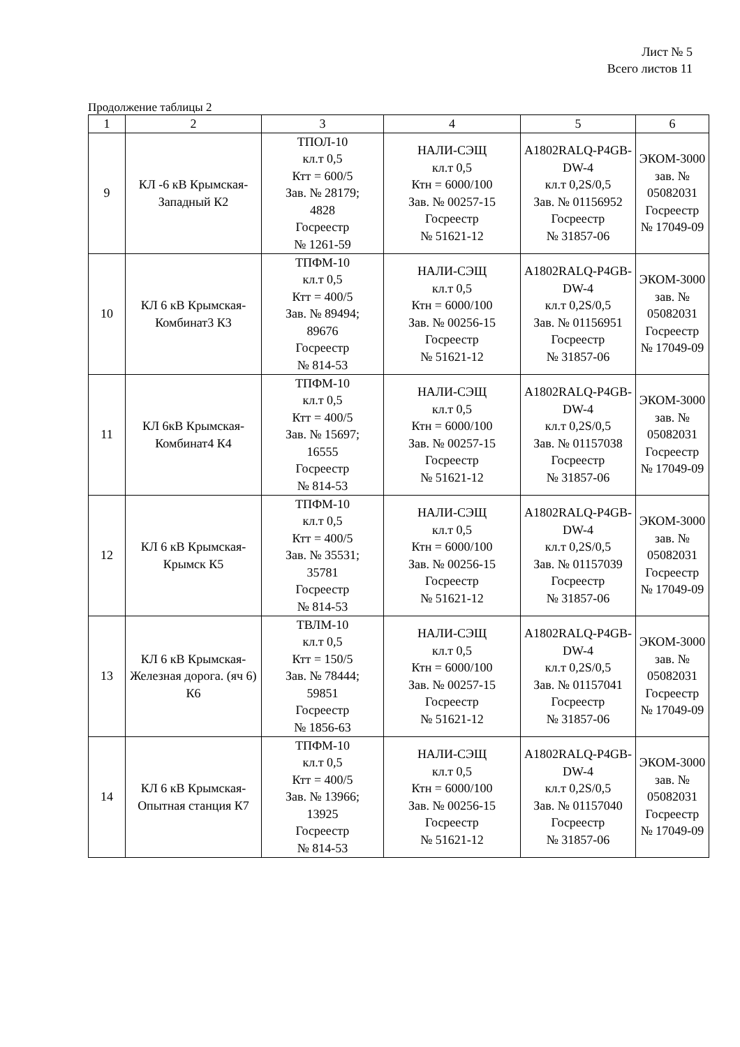Лист № 5
Всего листов 11
Продолжение таблицы 2
| 1 | 2 | 3 | 4 | 5 | 6 |
| --- | --- | --- | --- | --- | --- |
| 9 | КЛ -6 кВ Крымская-Западный К2 | ТПОЛ-10 кл.т 0,5 Ктт = 600/5 Зав. № 28179; 4828 Госреестр № 1261-59 | НАЛИ-СЭЩ кл.т 0,5 Ктн = 6000/100 Зав. № 00257-15 Госреестр № 51621-12 | A1802RALQ-P4GB-DW-4 кл.т 0,2S/0,5 Зав. № 01156952 Госреестр № 31857-06 | ЭКОМ-3000 зав. № 05082031 Госреестр № 17049-09 |
| 10 | КЛ 6 кВ Крымская-Комбинат3 К3 | ТПФМ-10 кл.т 0,5 Ктт = 400/5 Зав. № 89494; 89676 Госреестр № 814-53 | НАЛИ-СЭЩ кл.т 0,5 Ктн = 6000/100 Зав. № 00256-15 Госреестр № 51621-12 | A1802RALQ-P4GB-DW-4 кл.т 0,2S/0,5 Зав. № 01156951 Госреестр № 31857-06 | ЭКОМ-3000 зав. № 05082031 Госреестр № 17049-09 |
| 11 | КЛ 6кВ Крымская-Комбинат4 К4 | ТПФМ-10 кл.т 0,5 Ктт = 400/5 Зав. № 15697; 16555 Госреестр № 814-53 | НАЛИ-СЭЩ кл.т 0,5 Ктн = 6000/100 Зав. № 00257-15 Госреестр № 51621-12 | A1802RALQ-P4GB-DW-4 кл.т 0,2S/0,5 Зав. № 01157038 Госреестр № 31857-06 | ЭКОМ-3000 зав. № 05082031 Госреестр № 17049-09 |
| 12 | КЛ 6 кВ Крымская-Крымск К5 | ТПФМ-10 кл.т 0,5 Ктт = 400/5 Зав. № 35531; 35781 Госреестр № 814-53 | НАЛИ-СЭЩ кл.т 0,5 Ктн = 6000/100 Зав. № 00256-15 Госреестр № 51621-12 | A1802RALQ-P4GB-DW-4 кл.т 0,2S/0,5 Зав. № 01157039 Госреестр № 31857-06 | ЭКОМ-3000 зав. № 05082031 Госреестр № 17049-09 |
| 13 | КЛ 6 кВ Крымская-Железная дорога. (яч 6) К6 | ТВЛМ-10 кл.т 0,5 Ктт = 150/5 Зав. № 78444; 59851 Госреестр № 1856-63 | НАЛИ-СЭЩ кл.т 0,5 Ктн = 6000/100 Зав. № 00257-15 Госреестр № 51621-12 | A1802RALQ-P4GB-DW-4 кл.т 0,2S/0,5 Зав. № 01157041 Госреестр № 31857-06 | ЭКОМ-3000 зав. № 05082031 Госреестр № 17049-09 |
| 14 | КЛ 6 кВ Крымская-Опытная станция К7 | ТПФМ-10 кл.т 0,5 Ктт = 400/5 Зав. № 13966; 13925 Госреестр № 814-53 | НАЛИ-СЭЩ кл.т 0,5 Ктн = 6000/100 Зав. № 00256-15 Госреестр № 51621-12 | A1802RALQ-P4GB-DW-4 кл.т 0,2S/0,5 Зав. № 01157040 Госреестр № 31857-06 | ЭКОМ-3000 зав. № 05082031 Госреестр № 17049-09 |